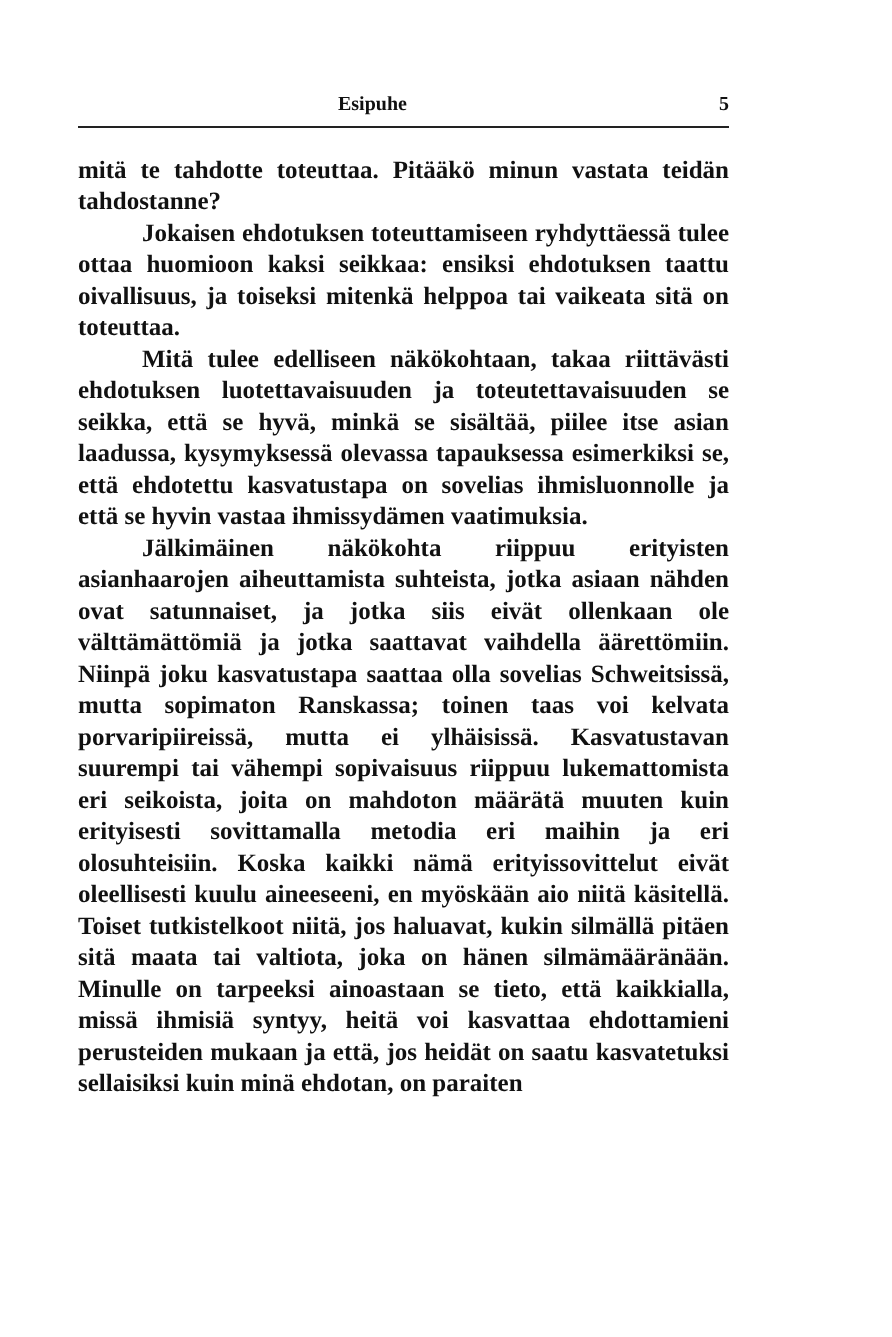Esipuhe 5
mitä te tahdotte toteuttaa. Pitääkö minun vastata teidän tahdostanne?
Jokaisen ehdotuksen toteuttamiseen ryhdyttäessä tulee ottaa huomioon kaksi seikkaa: ensiksi ehdotuksen taattu oivallisuus, ja toiseksi mitenkä helppoa tai vaikeata sitä on toteuttaa.
Mitä tulee edelliseen näkökohtaan, takaa riittävästi ehdotuksen luotettavaisuuden ja toteutettavaisuuden se seikka, että se hyvä, minkä se sisältää, piilee itse asian laadussa, kysymyksessä olevassa tapauksessa esimerkiksi se, että ehdotettu kasvatustapa on sovelias ihmisluonnolle ja että se hyvin vastaa ihmissydämen vaatimuksia.
Jälkimäinen näkökohta riippuu erityisten asianhaarojen aiheuttamista suhteista, jotka asiaan nähden ovat satunnaiset, ja jotka siis eivät ollenkaan ole välttämättömiä ja jotka saattavat vaihdella äärettömiin. Niinpä joku kasvatustapa saattaa olla sovelias Schweitsissä, mutta sopimaton Ranskassa; toinen taas voi kelvata porvaripiireissä, mutta ei ylhäisissä. Kasvatustavan suurempi tai vähempi sopivaisuus riippuu lukemattomista eri seikoista, joita on mahdoton määrätä muuten kuin erityisesti sovittamalla metodia eri maihin ja eri olosuhteisiin. Koska kaikki nämä erityissovittelut eivät oleellisesti kuulu aineeseeni, en myöskään aio niitä käsitellä. Toiset tutkistelkoot niitä, jos haluavat, kukin silmällä pitäen sitä maata tai valtiota, joka on hänen silmämääränään. Minulle on tarpeeksi ainoastaan se tieto, että kaikkialla, missä ihmisiä syntyy, heitä voi kasvattaa ehdottamieni perusteiden mukaan ja että, jos heidät on saatu kasvatetuksi sellaisiksi kuin minä ehdotan, on paraiten